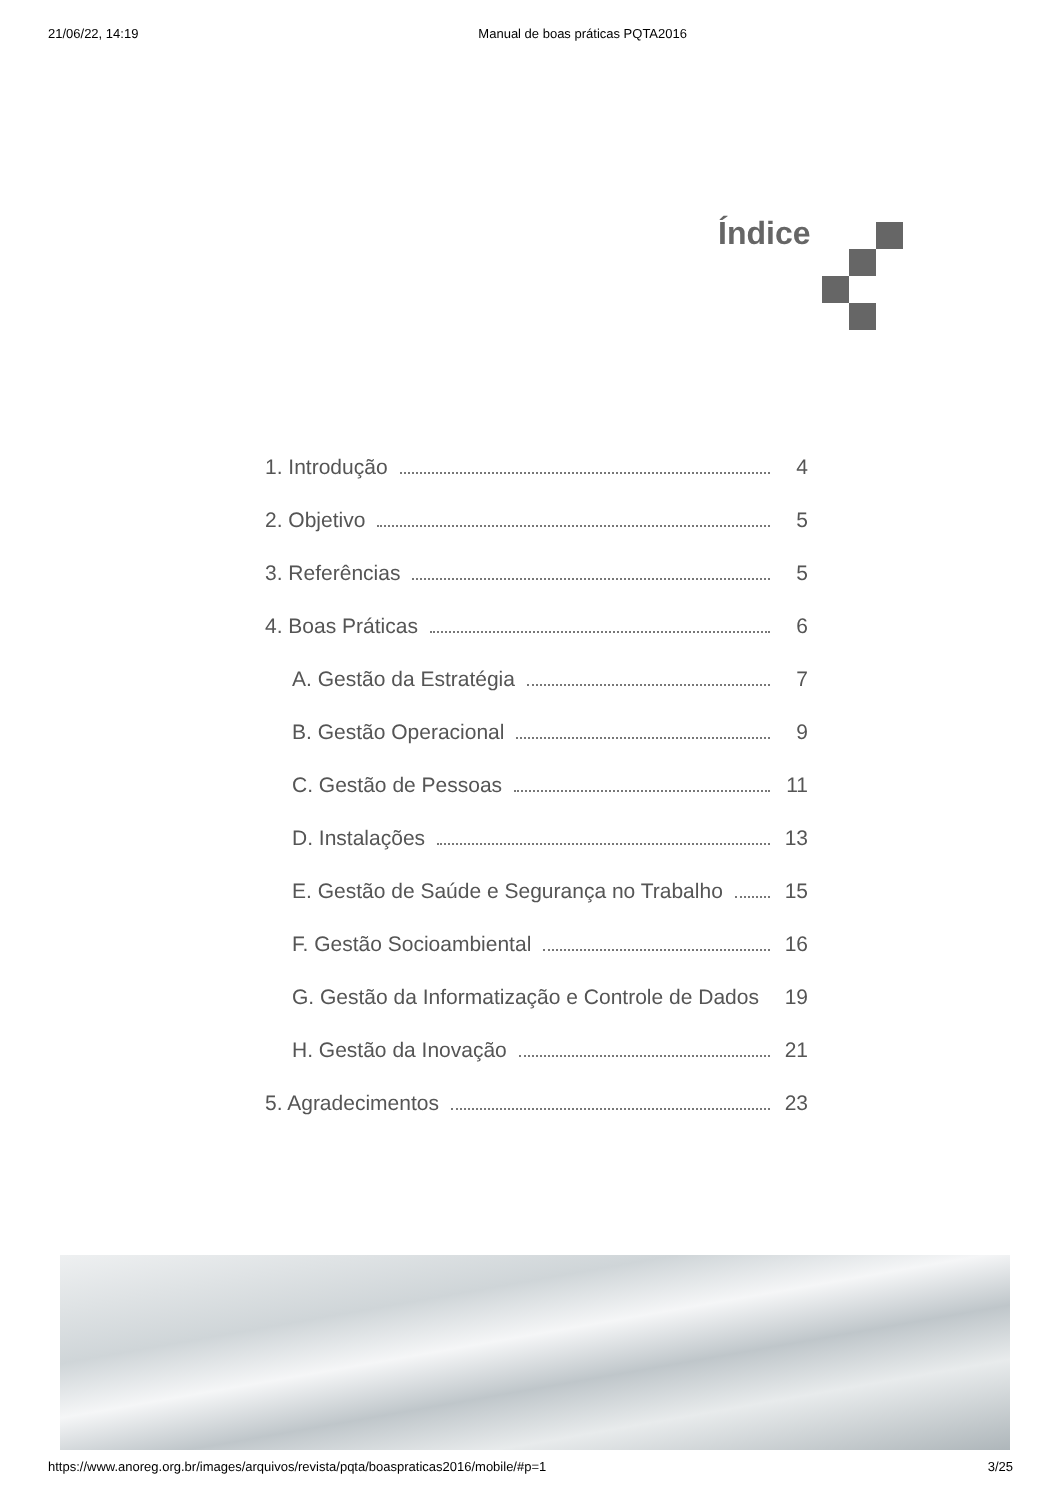21/06/22, 14:19 Manual de boas práticas PQTA2016
Índice
1. Introdução 4
2. Objetivo 5
3. Referências 5
4. Boas Práticas 6
A. Gestão da Estratégia 7
B. Gestão Operacional 9
C. Gestão de Pessoas 11
D. Instalações 13
E. Gestão de Saúde e Segurança no Trabalho 15
F. Gestão Socioambiental 16
G. Gestão da Informatização e Controle de Dados 19
H. Gestão da Inovação 21
5. Agradecimentos 23
https://www.anoreg.org.br/images/arquivos/revista/pqta/boaspraticas2016/mobile/#p=1 3/25